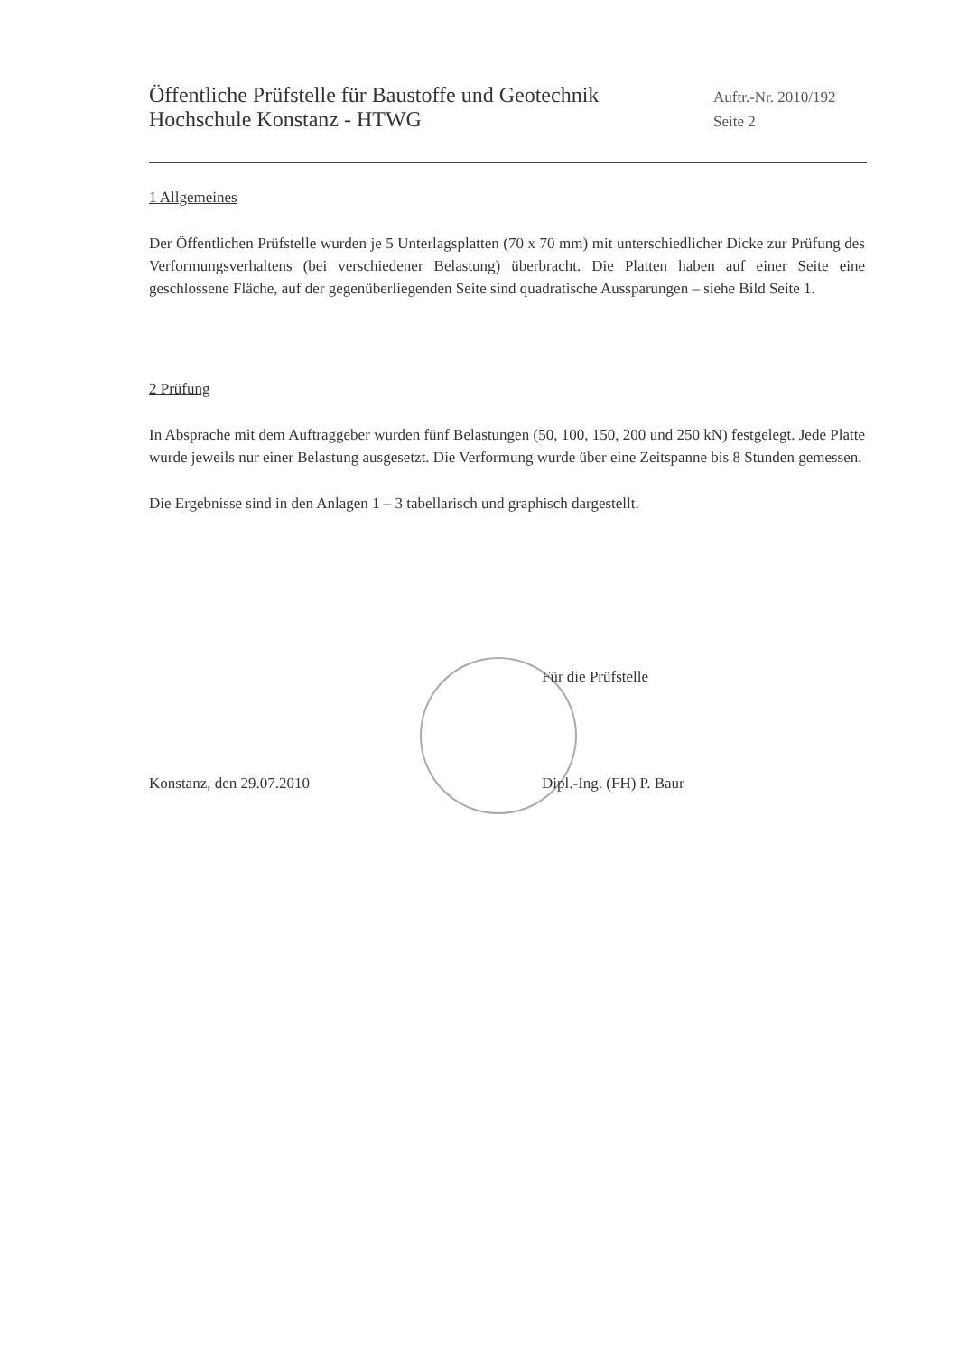Öffentliche Prüfstelle für Baustoffe und Geotechnik Auftr.-Nr. 2010/192
Hochschule Konstanz - HTWG Seite 2
1 Allgemeines
Der Öffentlichen Prüfstelle wurden je 5 Unterlagsplatten (70 x 70 mm) mit unterschiedlicher Dicke zur Prüfung des Verformungsverhaltens (bei verschiedener Belastung) überbracht. Die Platten haben auf einer Seite eine geschlossene Fläche, auf der gegenüberliegenden Seite sind quadratische Aussparungen – siehe Bild Seite 1.
2 Prüfung
In Absprache mit dem Auftraggeber wurden fünf Belastungen (50, 100, 150, 200 und 250 kN) festgelegt. Jede Platte wurde jeweils nur einer Belastung ausgesetzt. Die Verformung wurde über eine Zeitspanne bis 8 Stunden gemessen.
Die Ergebnisse sind in den Anlagen 1 – 3 tabellarisch und graphisch dargestellt.
Für die Prüfstelle
Konstanz, den 29.07.2010 Dipl.-Ing. (FH) P. Baur